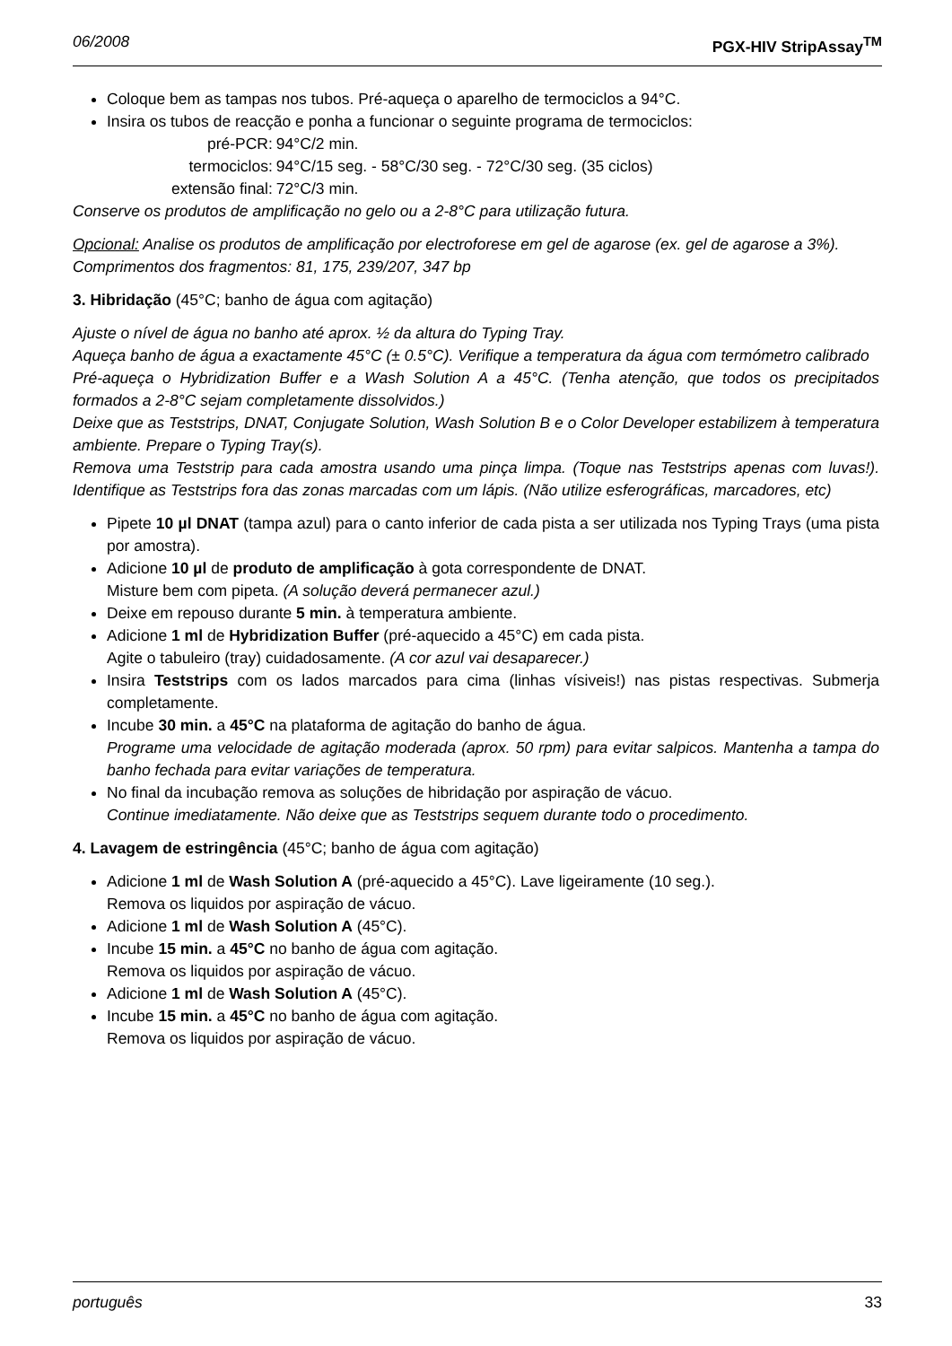06/2008 PGX-HIV StripAssay<sup>TM</sup>
Coloque bem as tampas nos tubos. Pré-aqueça o aparelho de termociclos a 94°C.
Insira os tubos de reacção e ponha a funcionar o seguinte programa de termociclos:
| pré-PCR: | 94°C/2 min. |
| termociclos: | 94°C/15 seg. - 58°C/30 seg. - 72°C/30 seg. (35 ciclos) |
| extensão final: | 72°C/3 min. |
Conserve os produtos de amplificação no gelo ou a 2-8°C para utilização futura.
Opcional: Analise os produtos de amplificação por electroforese em gel de agarose (ex. gel de agarose a 3%).
Comprimentos dos fragmentos: 81, 175, 239/207, 347 bp
3. Hibridação (45°C; banho de água com agitação)
Ajuste o nível de água no banho até aprox. ½ da altura do Typing Tray.
Aqueça banho de água a exactamente 45°C (± 0.5°C). Verifique a temperatura da água com termómetro calibrado
Pré-aqueça o Hybridization Buffer e a Wash Solution A a 45°C. (Tenha atenção, que todos os precipitados formados a 2-8°C sejam completamente dissolvidos.)
Deixe que as Teststrips, DNAT, Conjugate Solution, Wash Solution B e o Color Developer estabilizem à temperatura ambiente. Prepare o Typing Tray(s).
Remova uma Teststrip para cada amostra usando uma pinça limpa. (Toque nas Teststrips apenas com luvas!). Identifique as Teststrips fora das zonas marcadas com um lápis. (Não utilize esferográficas, marcadores, etc)
Pipete 10 µl DNAT (tampa azul) para o canto inferior de cada pista a ser utilizada nos Typing Trays (uma pista por amostra).
Adicione 10 µl de produto de amplificação à gota correspondente de DNAT.
Misture bem com pipeta. (A solução deverá permanecer azul.)
Deixe em repouso durante 5 min. à temperatura ambiente.
Adicione 1 ml de Hybridization Buffer (pré-aquecido a 45°C) em cada pista.
Agite o tabuleiro (tray) cuidadosamente. (A cor azul vai desaparecer.)
Insira Teststrips com os lados marcados para cima (linhas vísiveis!) nas pistas respectivas. Submerja completamente.
Incube 30 min. a 45°C na plataforma de agitação do banho de água.
Programe uma velocidade de agitação moderada (aprox. 50 rpm) para evitar salpicos. Mantenha a tampa do banho fechada para evitar variações de temperatura.
No final da incubação remova as soluções de hibridação por aspiração de vácuo.
Continue imediatamente. Não deixe que as Teststrips sequem durante todo o procedimento.
4. Lavagem de estringência (45°C; banho de água com agitação)
Adicione 1 ml de Wash Solution A (pré-aquecido a 45°C). Lave ligeiramente (10 seg.).
Remova os liquidos por aspiração de vácuo.
Adicione 1 ml de Wash Solution A (45°C).
Incube 15 min. a 45°C no banho de água com agitação.
Remova os liquidos por aspiração de vácuo.
Adicione 1 ml de Wash Solution A (45°C).
Incube 15 min. a 45°C no banho de água com agitação.
Remova os liquidos por aspiração de vácuo.
português 33